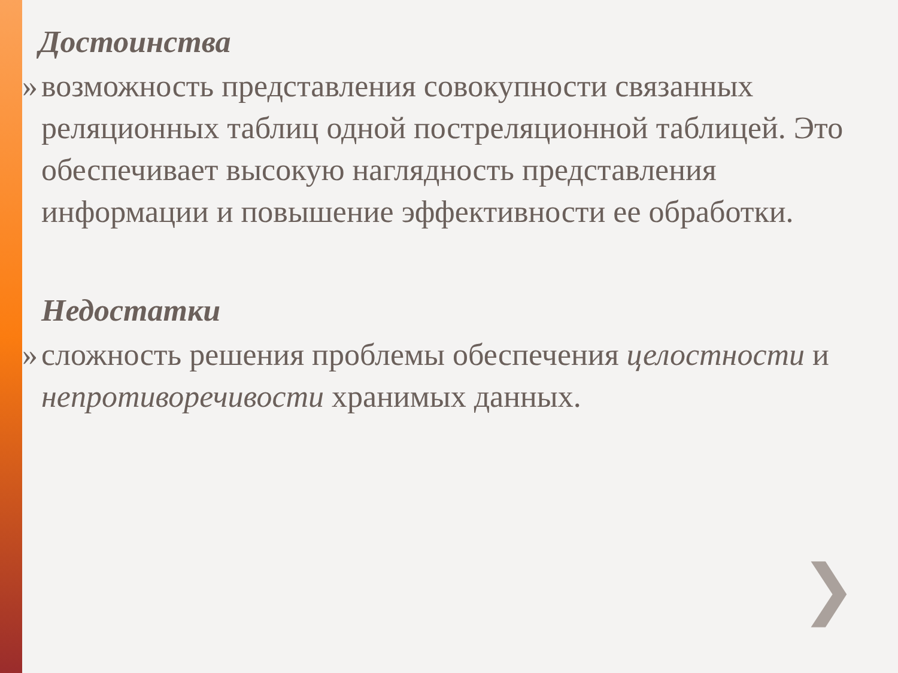Достоинства
» возможность представления совокупности связанных реляционных таблиц одной постреляционной таблицей. Это обеспечивает высокую наглядность представления информации и повышение эффективности ее обработки.
Недостатки
» сложность решения проблемы обеспечения целостности и непротиворечивости хранимых данных.
❯